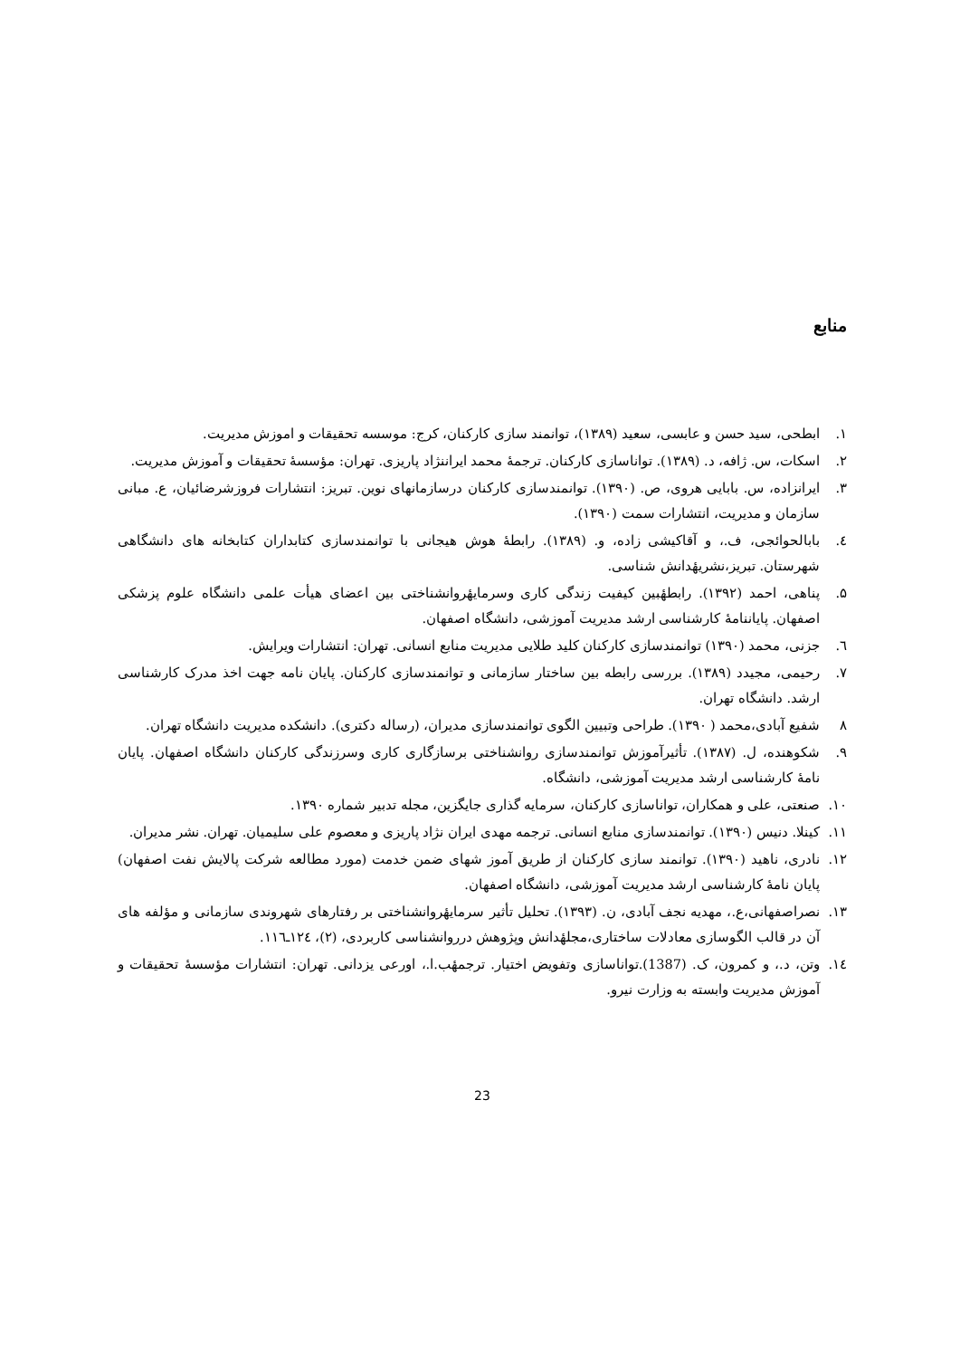منابع
۱. ابطحی، سید حسن و عابسی، سعید (۱۳۸۹)، توانمند سازی کارکنان، کرج: موسسه تحقیقات و اموزش مدیریت.
۲. اسکات، س. ژافه، د. (۱۳۸۹). تواناسازی کارکنان. ترجمهٔ محمد ایراننژاد پاریزی. تهران: مؤسسهٔ تحقیقات و آموزش مدیریت.
۳. ایرانزاده، س. بابایی هروی، ص. (۱۳۹۰). توانمندسازی کارکنان درسازمانهای نوین. تبریز: انتشارات فروزشرضائیان، ع. مبانی سازمان و مدیریت، انتشارات سمت (۱۳۹۰).
٤. بابالحوائجی، ف.، و آقاکیشی زاده، و. (۱۳۸۹). رابطهٔ هوش هیجانی با توانمندسازی کتابداران کتابخانه های دانشگاهی شهرستان. تبریز،نشریهٔدانش شناسی.
۵. پناهی، احمد (۱۳۹۲). رابطهٔبین کیفیت زندگی کاری وسرمایهٔروانشناختی بین اعضای هیأت علمی دانشگاه علوم پزشکی اصفهان. پایاننامهٔ کارشناسی ارشد مدیریت آموزشی، دانشگاه اصفهان.
٦. جزنی، محمد (۱۳۹۰) توانمندسازی کارکنان کلید طلایی مدیریت منابع انسانی. تهران: انتشارات ویرایش.
۷. رحیمی، مجیدد (۱۳۸۹). بررسی رابطه بین ساختار سازمانی و توانمندسازی کارکنان. پایان نامه جهت اخذ مدرک کارشناسی ارشد. دانشگاه تهران.
۸ شفیع آبادی،محمد ( ۱۳۹۰). طراحی وتبیین الگوی توانمندسازی مدیران، (رساله دکتری). دانشکده مدیریت دانشگاه تهران.
۹. شکوهنده، ل. (۱۳۸۷). تأثیرآموزش توانمندسازی روانشناختی برسازگاری کاری وسرزندگی کارکنان دانشگاه اصفهان. پایان نامهٔ کارشناسی ارشد مدیریت آموزشی، دانشگاه.
۱۰. صنعتی، علی و همکاران، تواناسازی کارکنان، سرمایه گذاری جایگزین، مجله تدبیر شماره ۱۳۹۰.
۱۱. کینلا. دنیس (۱۳۹۰). توانمندسازی منابع انسانی. ترجمه مهدی ایران نژاد پاریزی و معصوم علی سلیمیان. تهران. نشر مدیران.
۱۲. نادری، ناهید (۱۳۹۰). توانمند سازی کارکنان از طریق آموز شهای ضمن خدمت (مورد مطالعه شرکت پالایش نفت اصفهان) پایان نامهٔ کارشناسی ارشد مدیریت آموزشی، دانشگاه اصفهان.
۱۳. نصراصفهانی،ع.، مهدیه نجف آبادی، ن. (۱۳۹۳). تحلیل تأثیر سرمایهٔروانشناختی بر رفتارهای شهروندی سازمانی و مؤلفه های آن در قالب الگوسازی معادلات ساختاری،مجلهٔدانش وپژوهش درروانشناسی کاربردی، (۲)، ۱۲٤ـ۱۱٦.
۱٤. وتن، د.، و کمرون، ک. (1387).تواناسازی وتفویض اختیار. ترجمهٔب.ا.، اورعی یزدانی. تهران: انتشارات مؤسسهٔ تحقیقات و آموزش مدیریت وابسته به وزارت نیرو.
23